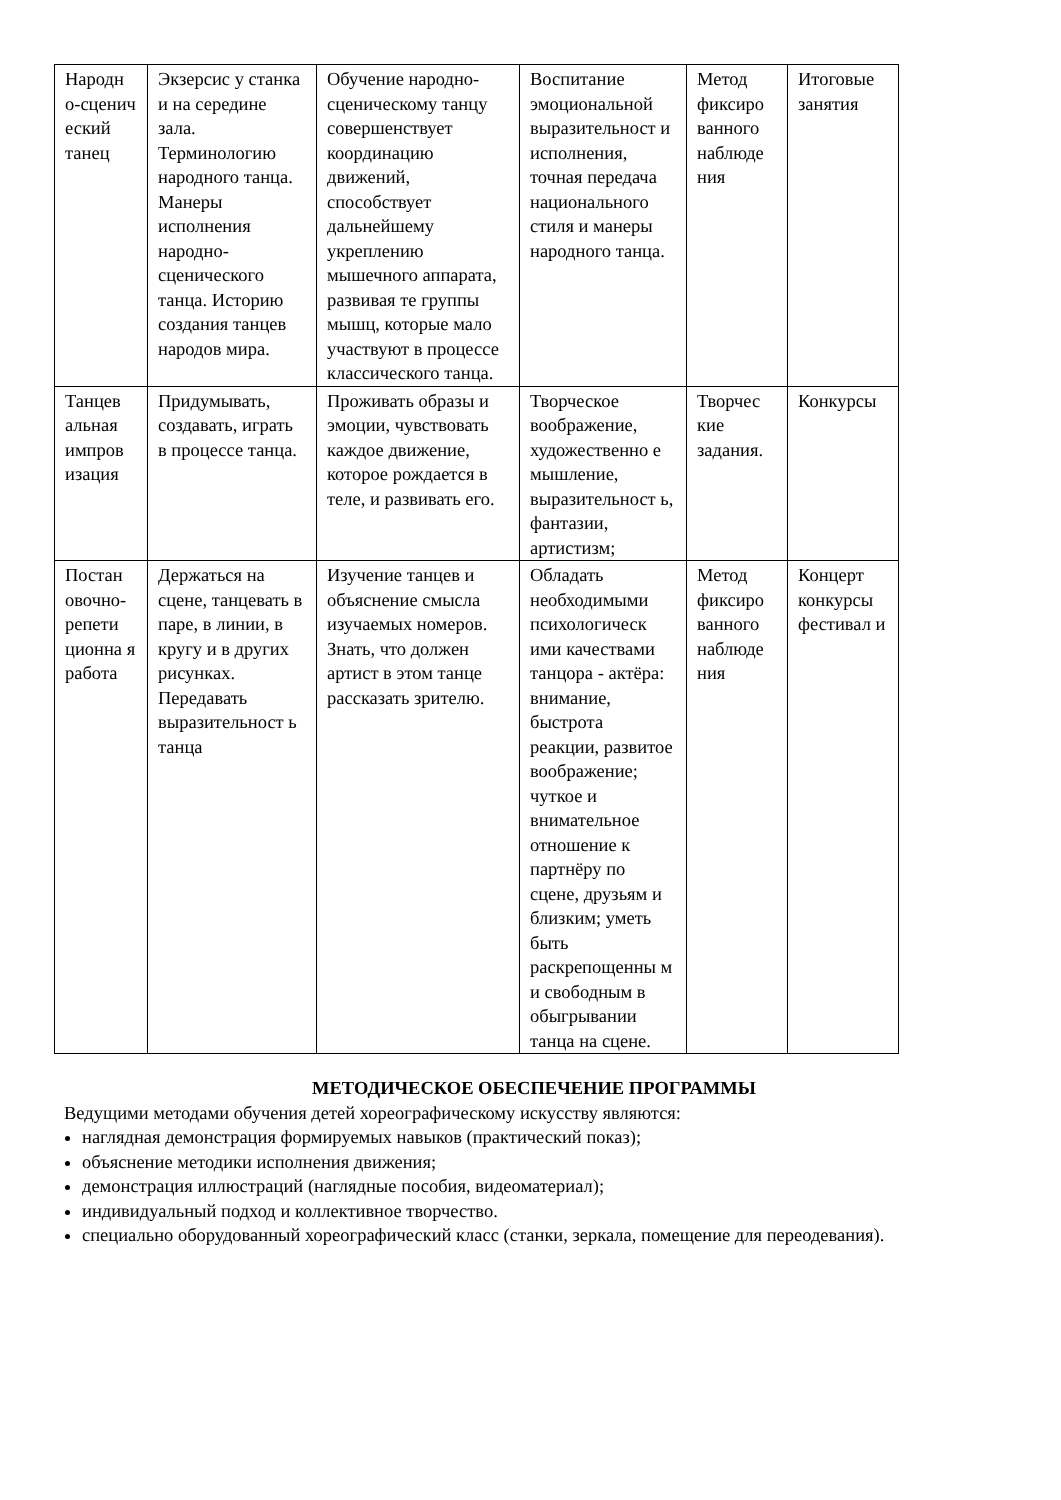| Народн о-сценич еский танец | Экзерсис у станка и на середине зала. Терминологию народного танца. Манеры исполнения народно-сценического танца. Историю создания танцев народов мира. | Обучение народно-сценическому танцу совершенствует координацию движений, способствует дальнейшему укреплению мышечного аппарата, развивая те группы мышц, которые мало участвуют в процессе классического танца. | Воспитание эмоциональной выразительност и исполнения, точная передача национального стиля и манеры народного танца. | Метод фиксиро ванного наблюде ния | Итоговые занятия |
| Танцев альная импров изация | Придумывать, создавать, играть в процессе танца. | Проживать образы и эмоции, чувствовать каждое движение, которое рождается в теле, и развивать его. | Творческое воображение, художественно е мышление, выразительност ь, фантазии, артистизм; | Творчес кие задания. | Конкурсы |
| Постан овочно-репети ционна я работа | Держаться на сцене, танцевать в паре, в линии, в кругу и в других рисунках. Передавать выразительност ь танца | Изучение танцев и объяснение смысла изучаемых номеров. Знать, что должен артист в этом танце рассказать зрителю. | Обладать необходимыми психологическ ими качествами танцора - актёра: внимание, быстрота реакции, развитое воображение; чуткое и внимательное отношение к партнёру по сцене, друзьям и близким; уметь быть раскрепощенны м и свободным в обыгрывании танца на сцене. | Метод фиксиро ванного наблюде ния | Концерт конкурсы фестивал и |
МЕТОДИЧЕСКОЕ ОБЕСПЕЧЕНИЕ ПРОГРАММЫ
Ведущими методами обучения детей хореографическому искусству являются:
наглядная демонстрация формируемых навыков (практический показ);
объяснение методики исполнения движения;
демонстрация иллюстраций (наглядные пособия, видеоматериал);
индивидуальный подход и коллективное творчество.
специально оборудованный хореографический класс (станки, зеркала, помещение для переодевания).